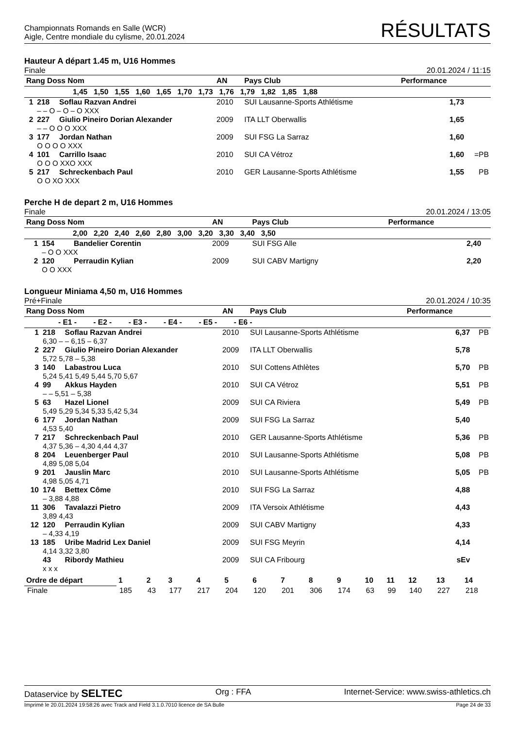Championnats Romands en Salle (WCR)
Aigle, Centre mondiale du cylisme, 20.01.2024
RÉSULTATS
Hauteur A départ 1.45 m, U16 Hommes
Finale 20.01.2024 / 11:15
| Rang Doss Nom | | | AN | Pays Club | Performance | |
| --- | --- | --- | --- | --- | --- | --- |
| 1,45 1,50 1,55 1,60 1,65 1,70 1,73 1,76 1,79 1,82 1,85 1,88 | | | | | | |
| 1 | 218 | Soflau Razvan Andrei | 2010 | SUI Lausanne-Sports Athlétisme | 1,73 | |
| | – – O – O – O XXX | | | | | |
| 2 | 227 | Giulio Pineiro Dorian Alexander | 2009 | ITA LLT Oberwallis | 1,65 | |
| | – – O O O XXX | | | | | |
| 3 | 177 | Jordan Nathan | 2009 | SUI FSG La Sarraz | 1,60 | |
| | O O O O XXX | | | | | |
| 4 | 101 | Carrillo Isaac | 2010 | SUI CA Vétroz | 1,60 | =PB |
| | O O O XXO XXX | | | | | |
| 5 | 217 | Schreckenbach Paul | 2010 | GER Lausanne-Sports Athlétisme | 1,55 | PB |
| | O O XO XXX | | | | | |
Perche H de depart 2 m, U16 Hommes
Finale 20.01.2024 / 13:05
| Rang Doss Nom | | | AN | Pays Club | Performance | |
| --- | --- | --- | --- | --- | --- | --- |
| 2,00 2,20 2,40 2,60 2,80 3,00 3,20 3,30 3,40 3,50 | | | | | | |
| 1 | 154 | Bandelier Corentin | 2009 | SUI FSG Alle | 2,40 | |
| | – O O XXX | | | | | |
| 2 | 120 | Perraudin Kylian | 2009 | SUI CABV Martigny | 2,20 | |
| | O O XXX | | | | | |
Longueur Miniama 4,50 m, U16 Hommes
Pré+Finale 20.01.2024 / 10:35
| Rang Doss Nom | | | AN | Pays Club | Performance | |
| --- | --- | --- | --- | --- | --- | --- |
| - E1 - - E2 - - E3 - - E4 - - E5 - - E6 - | | | | | | |
| 1 | 218 | Soflau Razvan Andrei | 2010 | SUI Lausanne-Sports Athlétisme | 6,37 | PB |
| | 6,30 – – 6,15 – 6,37 | | | | | |
| 2 | 227 | Giulio Pineiro Dorian Alexander | 2009 | ITA LLT Oberwallis | 5,78 | |
| | 5,72 5,78 – 5,38 | | | | | |
| 3 | 140 | Labastrou Luca | 2010 | SUI Cottens Athlètes | 5,70 | PB |
| | 5,24 5,41 5,49 5,44 5,70 5,67 | | | | | |
| 4 | 99 | Akkus Hayden | 2010 | SUI CA Vétroz | 5,51 | PB |
| | – – 5,51 – 5,38 | | | | | |
| 5 | 63 | Hazel Lionel | 2009 | SUI CA Riviera | 5,49 | PB |
| | 5,49 5,29 5,34 5,33 5,42 5,34 | | | | | |
| 6 | 177 | Jordan Nathan | 2009 | SUI FSG La Sarraz | 5,40 | |
| | 4,53 5,40 | | | | | |
| 7 | 217 | Schreckenbach Paul | 2010 | GER Lausanne-Sports Athlétisme | 5,36 | PB |
| | 4,37 5,36 – 4,30 4,44 4,37 | | | | | |
| 8 | 204 | Leuenberger Paul | 2010 | SUI Lausanne-Sports Athlétisme | 5,08 | PB |
| | 4,89 5,08 5,04 | | | | | |
| 9 | 201 | Jauslin Marc | 2010 | SUI Lausanne-Sports Athlétisme | 5,05 | PB |
| | 4,98 5,05 4,71 | | | | | |
| 10 | 174 | Bettex Côme | 2010 | SUI FSG La Sarraz | 4,88 | |
| | – 3,88 4,88 | | | | | |
| 11 | 306 | Tavalazzi Pietro | 2009 | ITA Versoix Athlétisme | 4,43 | |
| | 3,89 4,43 | | | | | |
| 12 | 120 | Perraudin Kylian | 2009 | SUI CABV Martigny | 4,33 | |
| | – 4,33 4,19 | | | | | |
| 13 | 185 | Uribe Madrid Lex Daniel | 2009 | SUI FSG Meyrin | 4,14 | |
| | 4,14 3,32 3,80 | | | | | |
| | 43 | Ribordy Mathieu | 2009 | SUI CA Fribourg | sEv | |
| | x x x | | | | | |
| Ordre de départ | 1 | 2 | 3 | 4 | 5 | 6 | 7 | 8 | 9 | 10 | 11 | 12 | 13 | 14 |
| --- | --- | --- | --- | --- | --- | --- | --- | --- | --- | --- | --- | --- | --- | --- |
| Finale | 185 | 43 | 177 | 217 | 204 | 120 | 201 | 306 | 174 | 63 | 99 | 140 | 227 | 218 |
Dataservice by SELTEC Org : FFA Internet-Service: www.swiss-athletics.ch
Imprimé le 20.01.2024 19:58:26 avec Track and Field 3.1.0.7010 licence de SA Bulle Page 24 de 33